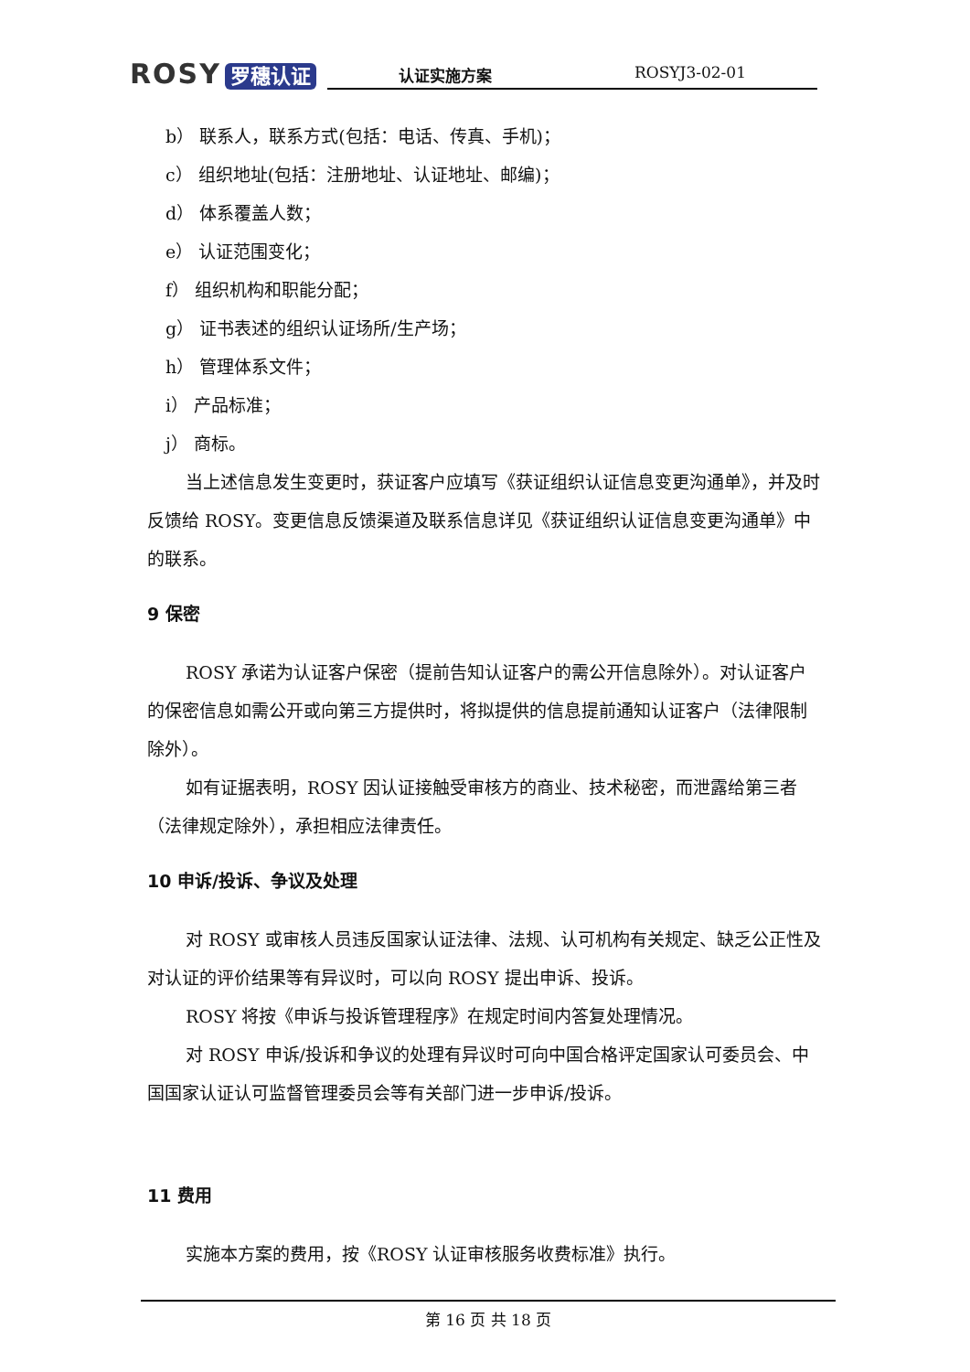ROSY 罗穗认证
认证实施方案 ROSYJ3-02-01
b） 联系人，联系方式(包括：电话、传真、手机)；
c） 组织地址(包括：注册地址、认证地址、邮编)；
d） 体系覆盖人数；
e） 认证范围变化；
f） 组织机构和职能分配；
g） 证书表述的组织认证场所/生产场；
h） 管理体系文件；
i） 产品标准；
j） 商标。
当上述信息发生变更时，获证客户应填写《获证组织认证信息变更沟通单》，并及时反馈给 ROSY。变更信息反馈渠道及联系信息详见《获证组织认证信息变更沟通单》中的联系。
9 保密
ROSY 承诺为认证客户保密（提前告知认证客户的需公开信息除外）。对认证客户的保密信息如需公开或向第三方提供时，将拟提供的信息提前通知认证客户（法律限制除外）。
如有证据表明，ROSY 因认证接触受审核方的商业、技术秘密，而泄露给第三者（法律规定除外），承担相应法律责任。
10 申诉/投诉、争议及处理
对 ROSY 或审核人员违反国家认证法律、法规、认可机构有关规定、缺乏公正性及对认证的评价结果等有异议时，可以向 ROSY 提出申诉、投诉。
ROSY 将按《申诉与投诉管理程序》在规定时间内答复处理情况。
对 ROSY 申诉/投诉和争议的处理有异议时可向中国合格评定国家认可委员会、中国国家认证认可监督管理委员会等有关部门进一步申诉/投诉。
11 费用
实施本方案的费用，按《ROSY 认证审核服务收费标准》执行。
第 16 页 共 18 页